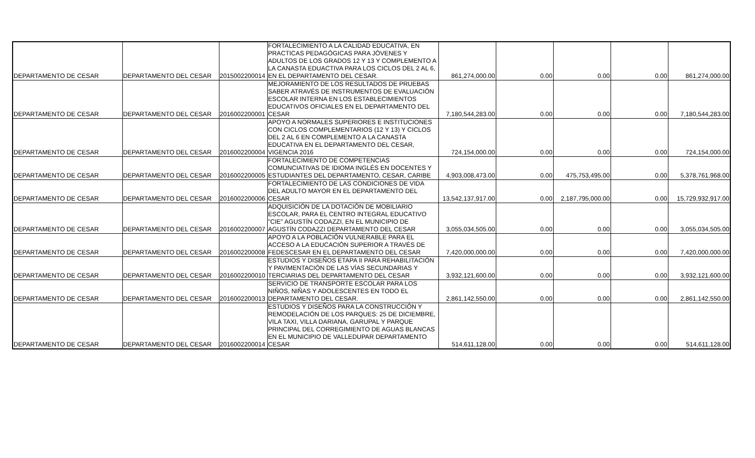| DEPARTAMENTO DE CESAR | DEPARTAMENTO DEL CESAR | 2015002200014 | FORTALECIMIENTO A LA CALIDAD EDUCATIVA, EN PRACTICAS PEDAGÓGICAS PARA JÓVENES Y ADULTOS DE LOS GRADOS 12 Y 13 Y COMPLEMENTO A LA CANASTA EDUACTIVA PARA LOS CICLOS DEL 2 AL 6, EN EL DEPARTAMENTO DEL CESAR. | 861,274,000.00 | 0.00 | 0.00 | 0.00 | 861,274,000.00 |
| DEPARTAMENTO DE CESAR | DEPARTAMENTO DEL CESAR | 2016002200001 | MEJORAMIENTO DE LOS RESULTADOS DE PRUEBAS SABER ATRAVÉS DE INSTRUMENTOS DE EVALUACIÓN ESCOLAR INTERNA EN LOS ESTABLECIMIENTOS EDUCATIVOS OFICIALES EN EL DEPARTAMENTO DEL CESAR | 7,180,544,283.00 | 0.00 | 0.00 | 0.00 | 7,180,544,283.00 |
| DEPARTAMENTO DE CESAR | DEPARTAMENTO DEL CESAR | 2016002200004 | APOYO A NORMALES SUPERIORES E INSTITUCIONES CON CICLOS COMPLEMENTARIOS (12 Y 13) Y CICLOS DEL 2 AL 6 EN COMPLEMENTO A LA CANASTA EDUCATIVA EN EL DEPARTAMENTO DEL CESAR, VIGENCIA 2016 | 724,154,000.00 | 0.00 | 0.00 | 0.00 | 724,154,000.00 |
| DEPARTAMENTO DE CESAR | DEPARTAMENTO DEL CESAR | 2016002200005 | FORTALECIMIENTO DE COMPETENCIAS COMUNCIATIVAS DE IDIOMA INGLÉS EN DOCENTES Y ESTUDIANTES DEL DEPARTAMENTO, CESAR, CARIBE | 4,903,008,473.00 | 0.00 | 475,753,495.00 | 0.00 | 5,378,761,968.00 |
| DEPARTAMENTO DE CESAR | DEPARTAMENTO DEL CESAR | 2016002200006 | FORTALECIMIENTO DE LAS CONDICIONES DE VIDA DEL ADULTO MAYOR EN EL DEPARTAMENTO DEL CESAR | 13,542,137,917.00 | 0.00 | 2,187,795,000.00 | 0.00 | 15,729,932,917.00 |
| DEPARTAMENTO DE CESAR | DEPARTAMENTO DEL CESAR | 2016002200007 | ADQUISICIÓN DE LA DOTACIÓN DE MOBILIARIO ESCOLAR, PARA EL CENTRO INTEGRAL EDUCATIVO "CIE" AGUSTÍN CODAZZI, EN EL MUNICIPIO DE AGUSTÍN CODAZZI DEPARTAMENTO DEL CESAR | 3,055,034,505.00 | 0.00 | 0.00 | 0.00 | 3,055,034,505.00 |
| DEPARTAMENTO DE CESAR | DEPARTAMENTO DEL CESAR | 2016002200008 | APOYO A LA POBLACIÓN VULNERABLE PARA EL ACCESO A LA EDUCACIÓN SUPERIOR A TRAVÉS DE FEDESCESAR EN EL DEPARTAMENTO DEL CESAR | 7,420,000,000.00 | 0.00 | 0.00 | 0.00 | 7,420,000,000.00 |
| DEPARTAMENTO DE CESAR | DEPARTAMENTO DEL CESAR | 2016002200010 | ESTUDIOS Y DISEÑOS ETAPA II PARA REHABILITACIÓN Y PAVIMENTACIÓN DE LAS VÍAS SECUNDARIAS Y TERCIARIAS DEL DEPARTAMENTO DEL CESAR | 3,932,121,600.00 | 0.00 | 0.00 | 0.00 | 3,932,121,600.00 |
| DEPARTAMENTO DE CESAR | DEPARTAMENTO DEL CESAR | 2016002200013 | SERVICIO DE TRANSPORTE ESCOLAR PARA LOS NIÑOS, NIÑAS Y ADOLESCENTES EN TODO EL DEPARTAMENTO DEL CESAR. | 2,861,142,550.00 | 0.00 | 0.00 | 0.00 | 2,861,142,550.00 |
| DEPARTAMENTO DE CESAR | DEPARTAMENTO DEL CESAR | 2016002200014 | ESTUDIOS Y DISEÑOS PARA LA CONSTRUCCIÓN Y REMODELACIÓN DE LOS PARQUES: 25 DE DICIEMBRE, VILA TAXI, VILLA DARIANA, GARUPAL Y PARQUE PRINCIPAL DEL CORREGIMIENTO DE AGUAS BLANCAS EN EL MUNICIPIO DE VALLEDUPAR DEPARTAMENTO CESAR | 514,611,128.00 | 0.00 | 0.00 | 0.00 | 514,611,128.00 |